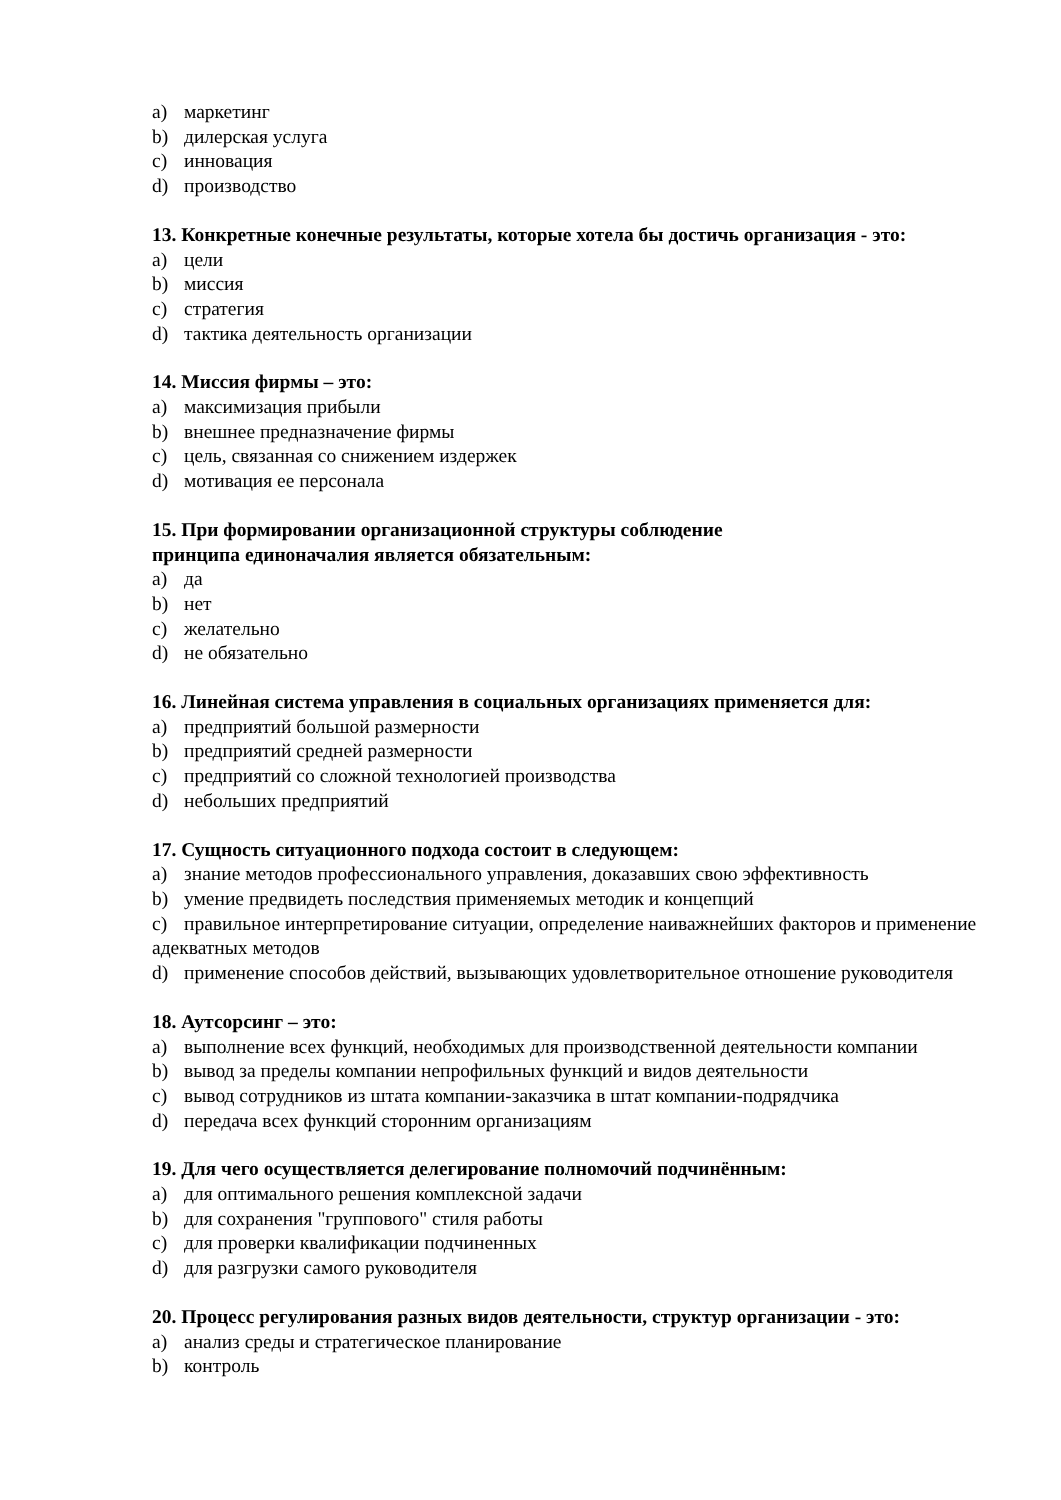a) маркетинг
b) дилерская услуга
c) инновация
d) производство
13. Конкретные конечные результаты, которые хотела бы достичь организация - это:
a) цели
b) миссия
c) стратегия
d) тактика деятельность организации
14. Миссия фирмы – это:
a) максимизация прибыли
b) внешнее предназначение фирмы
c) цель, связанная со снижением издержек
d) мотивация ее персонала
15. При формировании организационной структуры соблюдение
принципа единоначалия является обязательным:
a) да
b) нет
c) желательно
d) не обязательно
16. Линейная система управления в социальных организациях применяется для:
a) предприятий большой размерности
b) предприятий средней размерности
c) предприятий со сложной технологией производства
d) небольших предприятий
17. Сущность ситуационного подхода состоит в следующем:
a) знание методов профессионального управления, доказавших свою эффективность
b) умение предвидеть последствия применяемых методик и концепций
c) правильное интерпретирование ситуации, определение наиважнейших факторов и применение адекватных методов
d) применение способов действий, вызывающих удовлетворительное отношение руководителя
18. Аутсорсинг – это:
a) выполнение всех функций, необходимых для производственной деятельности компании
b) вывод за пределы компании непрофильных функций и видов деятельности
c) вывод сотрудников из штата компании-заказчика в штат компании-подрядчика
d) передача всех функций сторонним организациям
19. Для чего осуществляется делегирование полномочий подчинённым:
a) для оптимального решения комплексной задачи
b) для сохранения "группового" стиля работы
c) для проверки квалификации подчиненных
d) для разгрузки самого руководителя
20. Процесс регулирования разных видов деятельности, структур организации - это:
a) анализ среды и стратегическое планирование
b) контроль